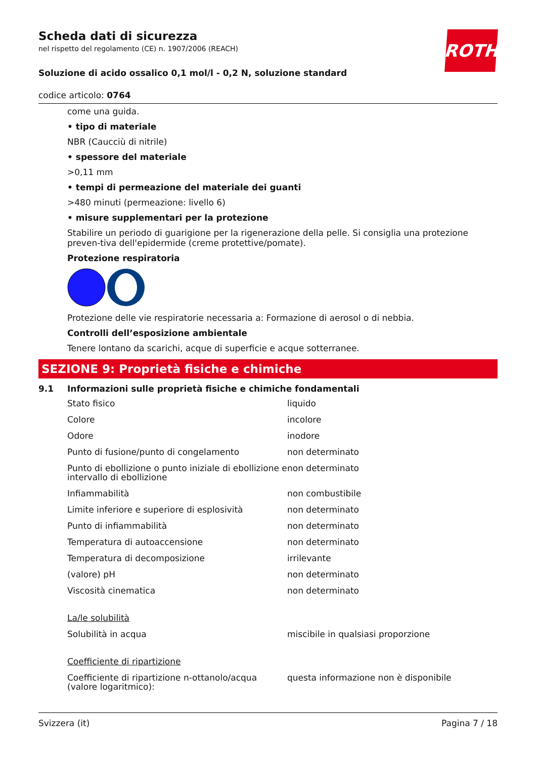Scheda dati di sicurezza
nel rispetto del regolamento (CE) n. 1907/2006 (REACH)
Soluzione di acido ossalico 0,1 mol/l - 0,2 N, soluzione standard
codice articolo: 0764
ROTH
come una guida.
• tipo di materiale
NBR (Caucciù di nitrile)
• spessore del materiale
>0,11 mm
• tempi di permeazione del materiale dei guanti
>480 minuti (permeazione: livello 6)
• misure supplementari per la protezione
Stabilire un periodo di guarigione per la rigenerazione della pelle. Si consiglia una protezione preven-tiva dell'epidermide (creme protettive/pomate).
Protezione respiratoria
Protezione delle vie respiratorie necessaria a: Formazione di aerosol o di nebbia.
Controlli dell’esposizione ambientale
Tenere lontano da scarichi, acque di superficie e acque sotterranee.
SEZIONE 9: Proprietà fisiche e chimiche
9.1 Informazioni sulle proprietà fisiche e chimiche fondamentali
| Stato fisico | liquido |
| Colore | incolore |
| Odore | inodore |
| Punto di fusione/punto di congelamento | non determinato |
| Punto di ebollizione o punto iniziale di ebollizione e intervallo di ebollizione | non determinato |
| Infiammabilità | non combustibile |
| Limite inferiore e superiore di esplosività | non determinato |
| Punto di infiammabilità | non determinato |
| Temperatura di autoaccensione | non determinato |
| Temperatura di decomposizione | irrilevante |
| (valore) pH | non determinato |
| Viscosità cinematica | non determinato |
| La/le solubilità | |
| Solubilità in acqua | miscibile in qualsiasi proporzione |
| Coefficiente di ripartizione | |
| Coefficiente di ripartizione n-ottanolo/acqua (valore logaritmico): | questa informazione non è disponibile |
Svizzera (it) Pagina 7 / 18